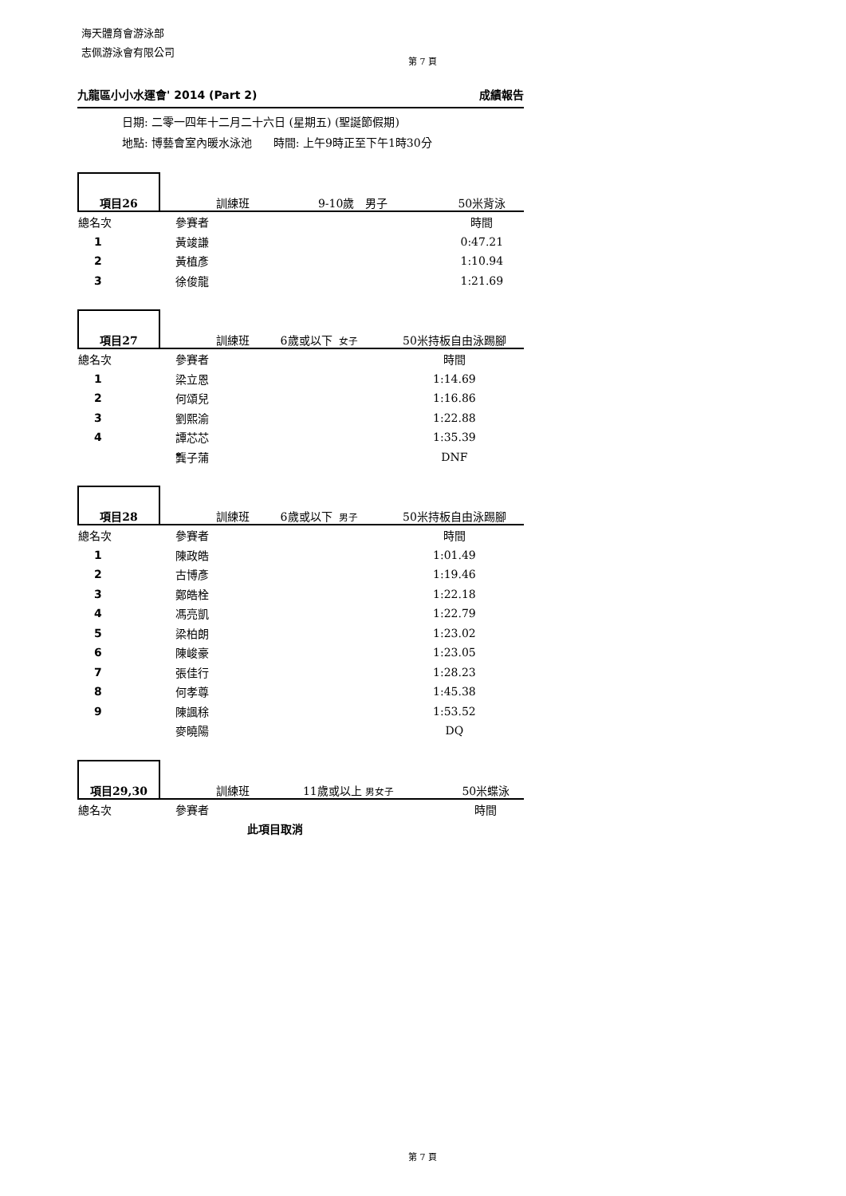海天體育會游泳部
志佩游泳會有限公司
第 7 頁
九龍區小小水運會' 2014 (Part 2) 成績報告
日期: 二零一四年十二月二十六日 (星期五) (聖誕節假期)
地點: 博藝會室內暖水泳池 時間: 上午9時正至下午1時30分
| 項目26 | 訓練班 | 9-10歲 男子 | 50米背泳 |
| 總名次 | 參賽者 | | 時間 |
| 1 | 黃竣謙 | | 0:47.21 |
| 2 | 黃植彥 | | 1:10.94 |
| 3 | 徐俊龍 | | 1:21.69 |
| 項目27 | 訓練班 | 6歲或以下 女子 | 50米持板自由泳踢腳 |
| 總名次 | 參賽者 | | 時間 |
| 1 | 梁立恩 | | 1:14.69 |
| 2 | 何頌兒 | | 1:16.86 |
| 3 | 劉熙渝 | | 1:22.88 |
| 4 | 譚芯芯 | | 1:35.39 |
| | 龔子蒲 | | DNF |
| 項目28 | 訓練班 | 6歲或以下 男子 | 50米持板自由泳踢腳 |
| 總名次 | 參賽者 | | 時間 |
| 1 | 陳政皓 | | 1:01.49 |
| 2 | 古博彥 | | 1:19.46 |
| 3 | 鄭皓栓 | | 1:22.18 |
| 4 | 馮亮凱 | | 1:22.79 |
| 5 | 梁柏朗 | | 1:23.02 |
| 6 | 陳峻豪 | | 1:23.05 |
| 7 | 張佳行 | | 1:28.23 |
| 8 | 何孝尊 | | 1:45.38 |
| 9 | 陳諷稌 | | 1:53.52 |
| | 麥曉陽 | | DQ |
| 項目29,30 | 訓練班 | 11歲或以上 男女子 | 50米蝶泳 |
| 總名次 | 參賽者 | | 時間 |
| | 此項目取消 | | |
第 7 頁